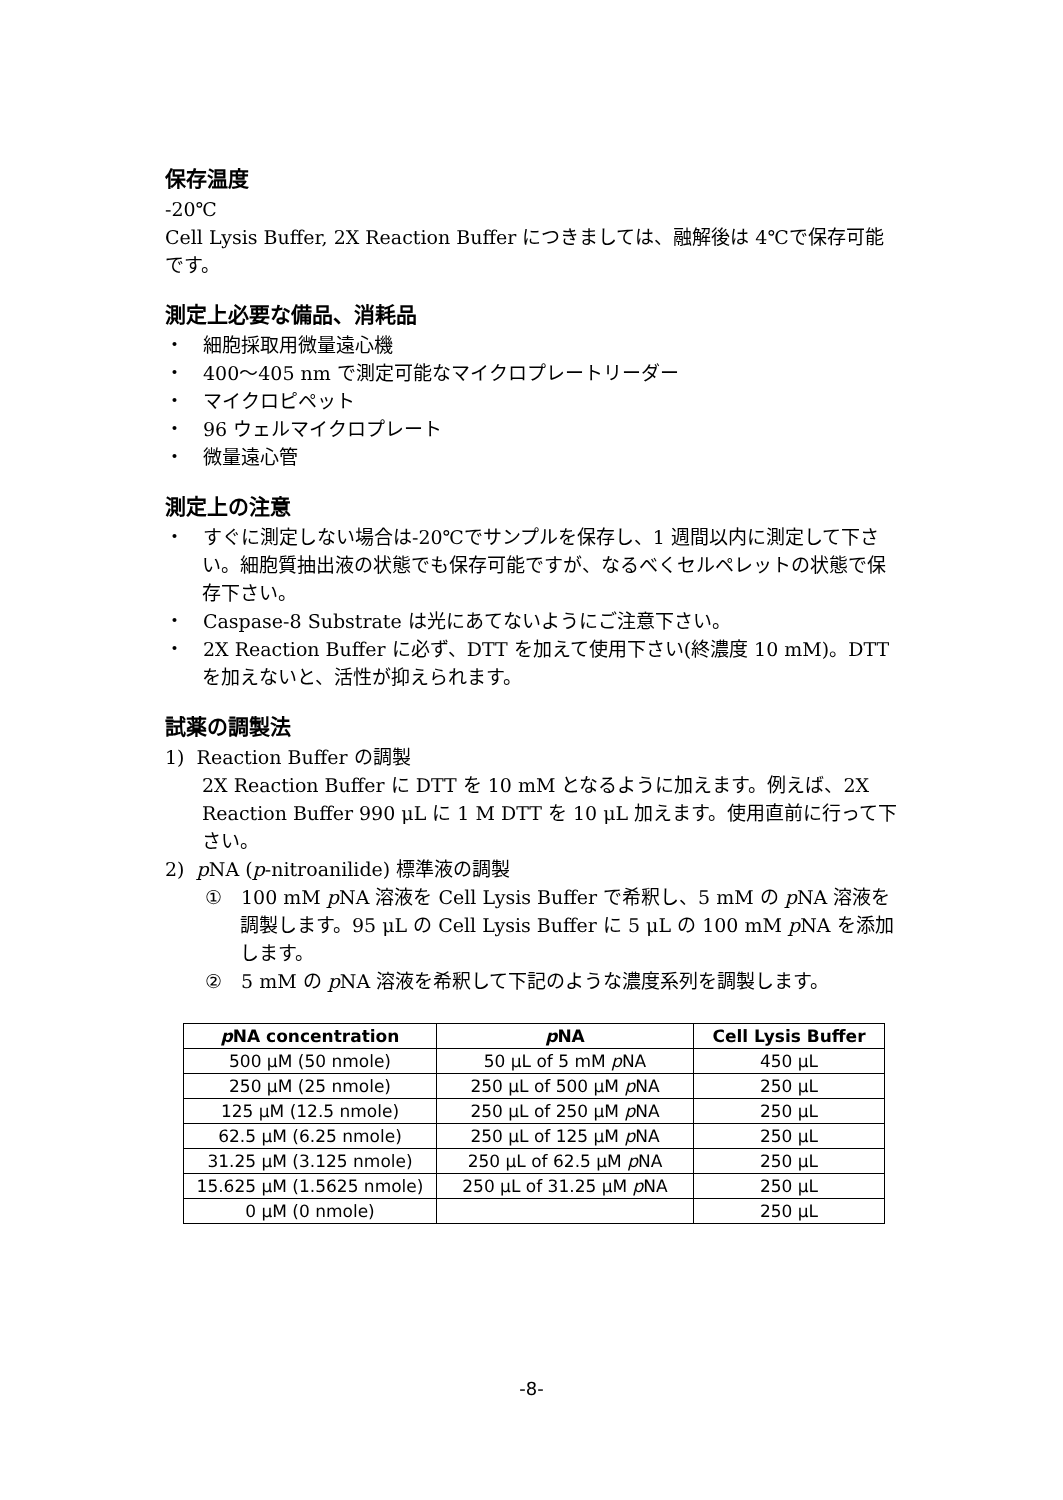保存温度
-20℃
Cell Lysis Buffer, 2X Reaction Buffer につきましては、融解後は 4℃で保存可能です。
測定上必要な備品、消耗品
・　細胞採取用微量遠心機
・　400～405 nm で測定可能なマイクロプレートリーダー
・　マイクロピペット
・　96 ウェルマイクロプレート
・　微量遠心管
測定上の注意
・　すぐに測定しない場合は-20℃でサンプルを保存し、1 週間以内に測定して下さい。細胞質抽出液の状態でも保存可能ですが、なるべくセルペレットの状態で保存下さい。
・　Caspase-8 Substrate は光にあてないようにご注意下さい。
・　2X Reaction Buffer に必ず、DTT を加えて使用下さい(終濃度 10 mM)。DTT を加えないと、活性が抑えられます。
試薬の調製法
1) Reaction Buffer の調製
2X Reaction Buffer に DTT を 10 mM となるように加えます。例えば、2X Reaction Buffer 990 μL に 1 M DTT を 10 μL 加えます。使用直前に行って下さい。
2) p NA (p-nitroanilide) 標準液の調製
①　100 mM p NA 溶液を Cell Lysis Buffer で希釈し、5 mM の p NA 溶液を調製します。95 μL の Cell Lysis Buffer に 5 μL の 100 mM p NA を添加します。
②　5 mM の p NA 溶液を希釈して下記のような濃度系列を調製します。
| p NA concentration | p NA | Cell Lysis Buffer |
| --- | --- | --- |
| 500 μM (50 nmole) | 50 μL of 5 mM p NA | 450 μL |
| 250 μM (25 nmole) | 250 μL of 500 μM p NA | 250 μL |
| 125 μM (12.5 nmole) | 250 μL of 250 μM p NA | 250 μL |
| 62.5 μM (6.25 nmole) | 250 μL of 125 μM p NA | 250 μL |
| 31.25 μM (3.125 nmole) | 250 μL of 62.5 μM p NA | 250 μL |
| 15.625 μM (1.5625 nmole) | 250 μL of 31.25 μM p NA | 250 μL |
| 0 μM (0 nmole) | | 250 μL |
-8-